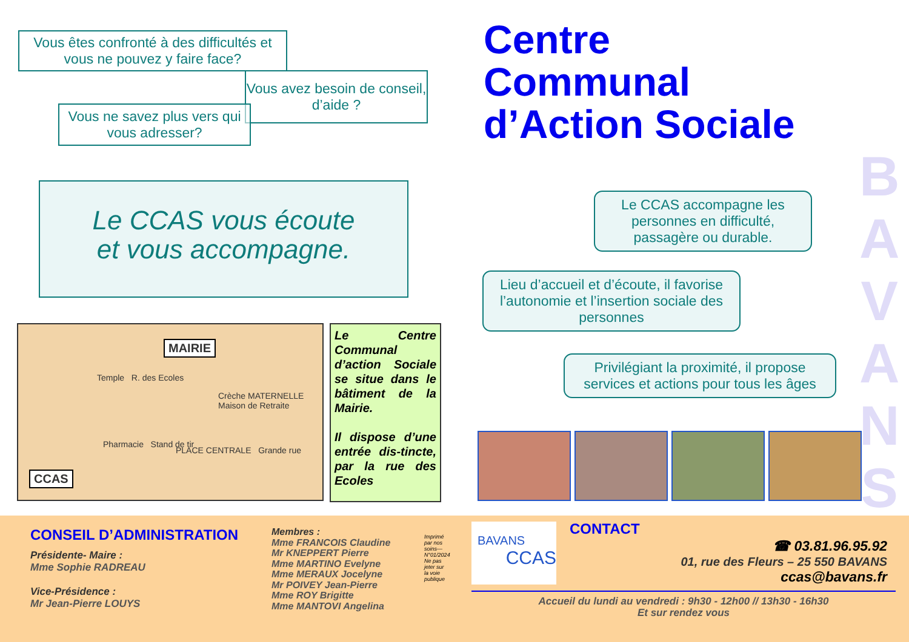Vous êtes confronté à des difficultés et vous ne pouvez y faire face?
Vous avez besoin de conseil, d’aide ?
Vous ne savez plus vers qui vous adresser?
Le CCAS vous écoute
et vous accompagne.
MAIRIE
CCAS
Temple R. des Ecoles
Pharmacie Stand de tir
PLACE CENTRALE Grande rue
Crèche MATERNELLE Maison de Retraite
Le Centre Communal d’action Sociale se situe dans le bâtiment de la Mairie.
Il dispose d’une entrée dis-tincte, par la rue des Ecoles
Centre
Communal
d’Action Sociale
B
A
V
A
N
S
Le CCAS accompagne les personnes en difficulté, passagère ou durable.
Lieu d’accueil et d’écoute, il favorise l’autonomie et l’insertion sociale des personnes
Privilégiant la proximité, il propose services et actions pour tous les âges
CONSEIL D’ADMINISTRATION
Présidente- Maire :
Mme Sophie RADREAU
Vice-Présidence :
Mr Jean-Pierre LOUYS
Membres :
Mme FRANCOIS Claudine
Mr KNEPPERT Pierre
Mme MARTINO Evelyne
Mme MERAUX Jocelyne
Mr POIVEY Jean-Pierre
Mme ROY Brigitte
Mme MANTOVI Angelina
Imprimé par nos soins—N°01/2024 Ne pas jeter sur la voie publique
BAVANS
CCAS
CONTACT
☎ 03.81.96.95.92
01, rue des Fleurs – 25 550 BAVANS
ccas@bavans.fr
Accueil du lundi au vendredi : 9h30 - 12h00 // 13h30 - 16h30
Et sur rendez vous